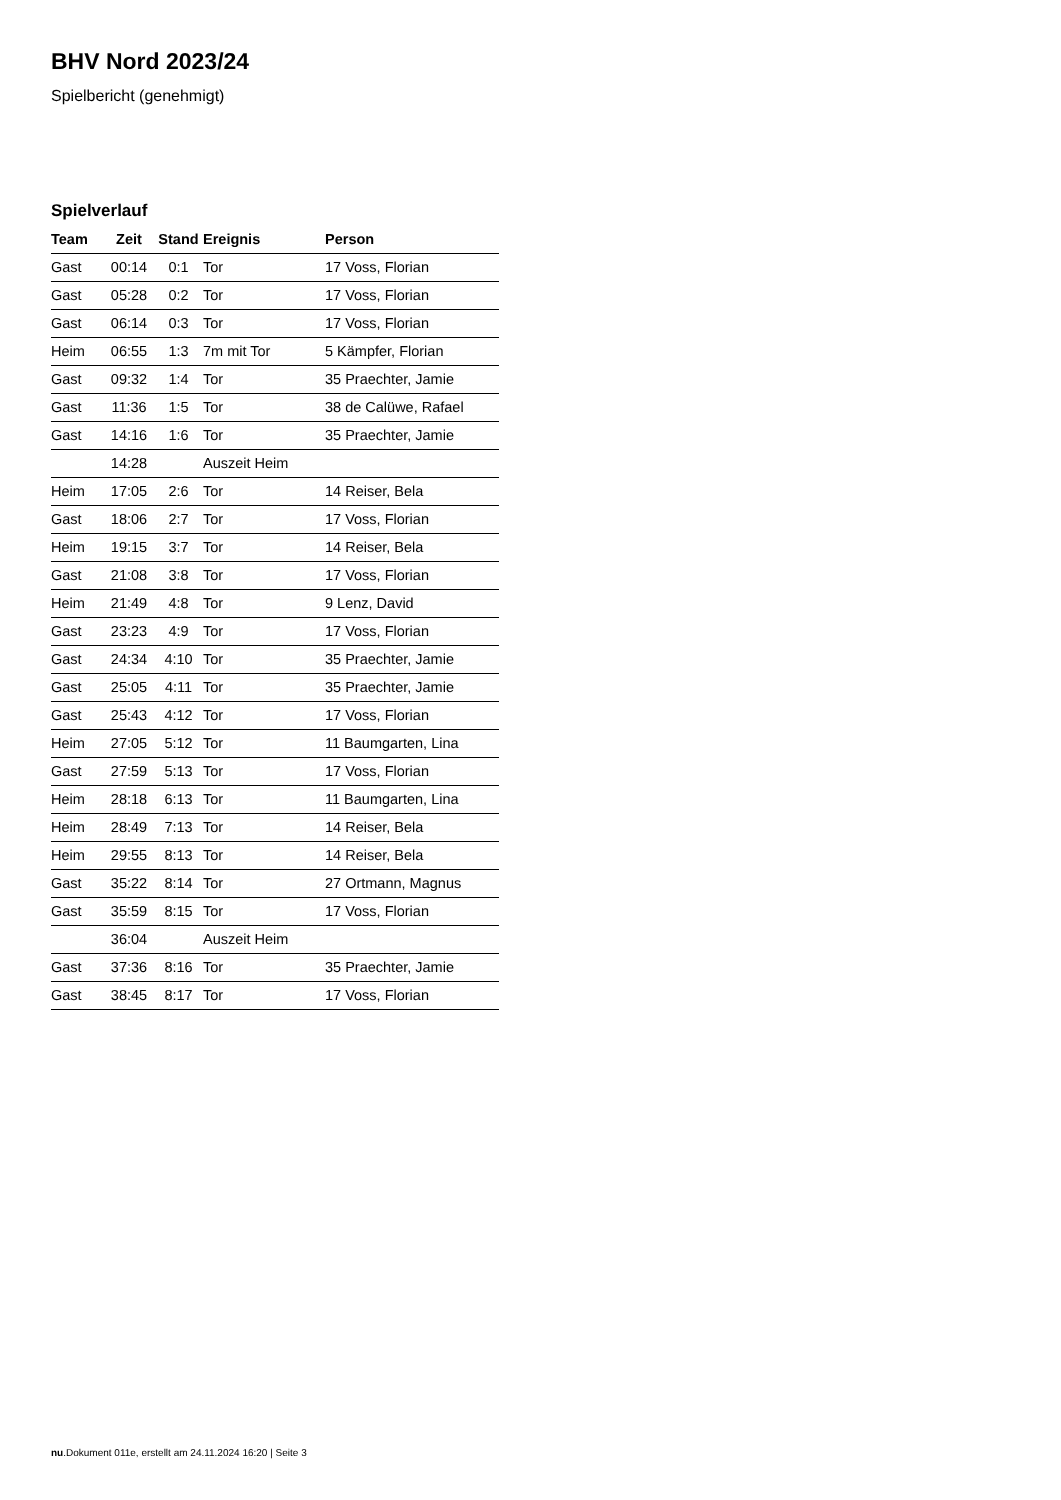BHV Nord 2023/24
Spielbericht (genehmigt)
Spielverlauf
| Team | Zeit | Stand | Ereignis | Person |
| --- | --- | --- | --- | --- |
| Gast | 00:14 | 0:1 | Tor | 17 Voss, Florian |
| Gast | 05:28 | 0:2 | Tor | 17 Voss, Florian |
| Gast | 06:14 | 0:3 | Tor | 17 Voss, Florian |
| Heim | 06:55 | 1:3 | 7m mit Tor | 5 Kämpfer, Florian |
| Gast | 09:32 | 1:4 | Tor | 35 Praechter, Jamie |
| Gast | 11:36 | 1:5 | Tor | 38 de Calüwe, Rafael |
| Gast | 14:16 | 1:6 | Tor | 35 Praechter, Jamie |
| | 14:28 | | Auszeit Heim | |
| Heim | 17:05 | 2:6 | Tor | 14 Reiser, Bela |
| Gast | 18:06 | 2:7 | Tor | 17 Voss, Florian |
| Heim | 19:15 | 3:7 | Tor | 14 Reiser, Bela |
| Gast | 21:08 | 3:8 | Tor | 17 Voss, Florian |
| Heim | 21:49 | 4:8 | Tor | 9 Lenz, David |
| Gast | 23:23 | 4:9 | Tor | 17 Voss, Florian |
| Gast | 24:34 | 4:10 | Tor | 35 Praechter, Jamie |
| Gast | 25:05 | 4:11 | Tor | 35 Praechter, Jamie |
| Gast | 25:43 | 4:12 | Tor | 17 Voss, Florian |
| Heim | 27:05 | 5:12 | Tor | 11 Baumgarten, Lina |
| Gast | 27:59 | 5:13 | Tor | 17 Voss, Florian |
| Heim | 28:18 | 6:13 | Tor | 11 Baumgarten, Lina |
| Heim | 28:49 | 7:13 | Tor | 14 Reiser, Bela |
| Heim | 29:55 | 8:13 | Tor | 14 Reiser, Bela |
| Gast | 35:22 | 8:14 | Tor | 27 Ortmann, Magnus |
| Gast | 35:59 | 8:15 | Tor | 17 Voss, Florian |
| | 36:04 | | Auszeit Heim | |
| Gast | 37:36 | 8:16 | Tor | 35 Praechter, Jamie |
| Gast | 38:45 | 8:17 | Tor | 17 Voss, Florian |
nu.Dokument 011e, erstellt am 24.11.2024 16:20 | Seite 3